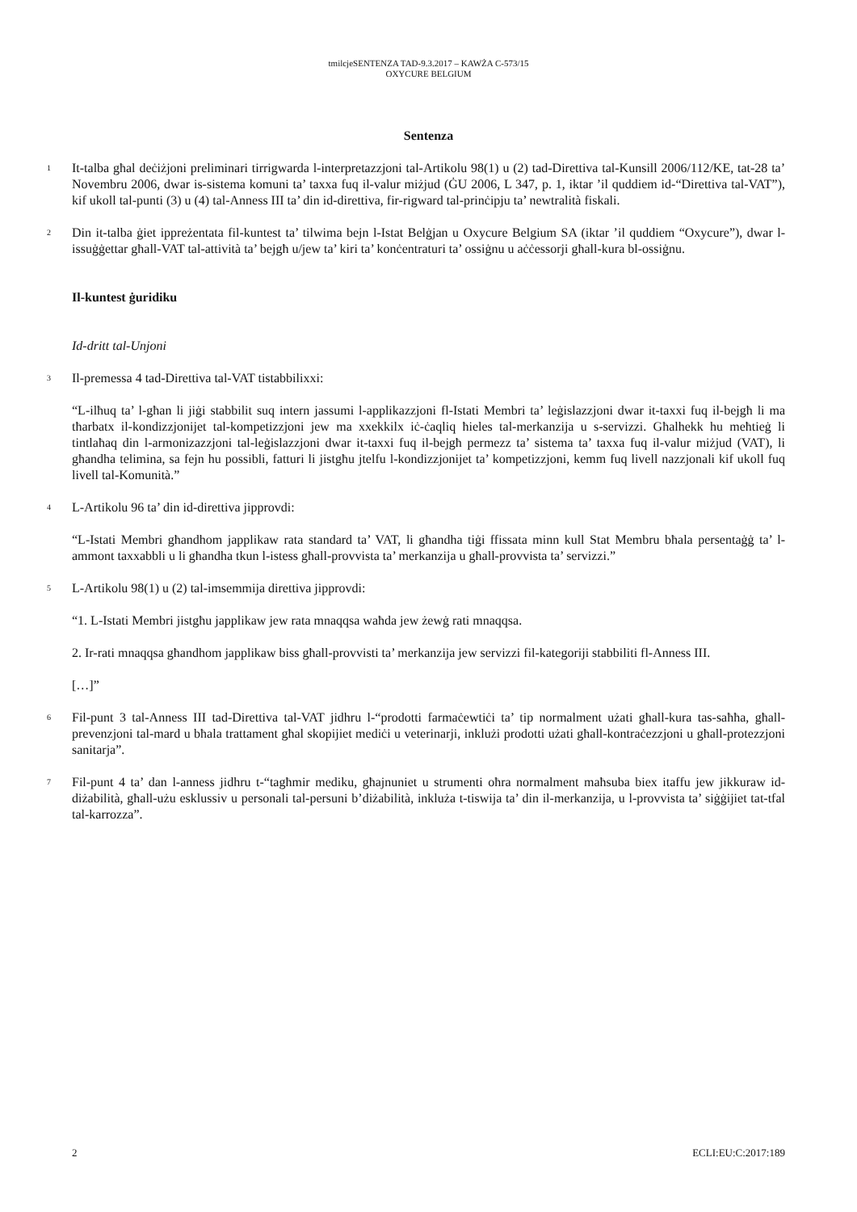tmilcjeSENTENZA TAD-9.3.2017 – KAWŻA C-573/15
OXYCURE BELGIUM
Sentenza
1
It-talba għal deċiżjoni preliminari tirrigwarda l-interpretazzjoni tal-Artikolu 98(1) u (2) tad-Direttiva tal-Kunsill 2006/112/KE, tat-28 ta’ Novembru 2006, dwar is-sistema komuni ta’ taxxa fuq il-valur miżjud (ĠU 2006, L 347, p. 1, iktar ’il quddiem id-“Direttiva tal-VAT”), kif ukoll tal-punti (3) u (4) tal-Anness III ta’ din id-direttiva, fir-rigward tal-prinċipju ta’ newtralità fiskali.
2
Din it-talba ġiet ippreżentata fil-kuntest ta’ tilwima bejn l-Istat Belġjan u Oxycure Belgium SA (iktar ’il quddiem “Oxycure”), dwar l-issuġġettar għall-VAT tal-attività ta’ bejgħ u/jew ta’ kiri ta’ konċentraturi ta’ ossiġnu u aċċessorji għall-kura bl-ossiġnu.
Il-kuntest ġuridiku
Id-dritt tal-Unjoni
3
Il-premessa 4 tad-Direttiva tal-VAT tistabbilixxi:
“L-ilħuq ta’ l-għan li jiġi stabbilit suq intern jassumi l-applikazzjoni fl-Istati Membri ta’ leġislazzjoni dwar it-taxxi fuq il-bejgħ li ma tħarbatx il-kondizzjonijet tal-kompetizzjoni jew ma xxekkilx iċ-ċaqliq ħieles tal-merkanzija u s-servizzi. Għalhekk hu meħtieġ li tintlaħaq din l-armonizazzjoni tal-leġislazzjoni dwar it-taxxi fuq il-bejgħ permezz ta’ sistema ta’ taxxa fuq il-valur miżjud (VAT), li għandha telimina, sa fejn hu possibli, fatturi li jistgħu jtelfu l-kondizzjonijet ta’ kompetizzjoni, kemm fuq livell nazzjonali kif ukoll fuq livell tal-Komunità.”
4
L-Artikolu 96 ta’ din id-direttiva jipprovdi:
“L-Istati Membri għandhom japplikaw rata standard ta’ VAT, li għandha tiġi ffissata minn kull Stat Membru bħala persentaġġ ta’ l-ammont taxxabbli u li għandha tkun l-istess għall-provvista ta’ merkanzija u għall-provvista ta’ servizzi.”
5
L-Artikolu 98(1) u (2) tal-imsemmija direttiva jipprovdi:
“1. L-Istati Membri jistgħu japplikaw jew rata mnaqqsa waħda jew żewġ rati mnaqqsa.
2. Ir-rati mnaqqsa għandhom japplikaw biss għall-provvisti ta’ merkanzija jew servizzi fil-kategoriji stabbiliti fl-Anness III.
[…]”
6
Fil-punt 3 tal-Anness III tad-Direttiva tal-VAT jidhru l-“prodotti farmaċewtiċi ta’ tip normalment użati għall-kura tas-saħħa, għall-prevenzjoni tal-mard u bħala trattament għal skopijiet mediċi u veterinarji, inklużi prodotti użati għall-kontraċezzjoni u għall-protezzjoni sanitarja”.
7
Fil-punt 4 ta’ dan l-anness jidhru t-“tagħmir mediku, għajnuniet u strumenti oħra normalment maħsuba biex itaffu jew jikkuraw id-diżabilità, għall-użu esklussiv u personali tal-persuni b’diżabilità, inkluża t-tiswija ta’ din il-merkanzija, u l-provvista ta’ siġġijiet tat-tfal tal-karrozza”.
2 ECLI:EU:C:2017:189